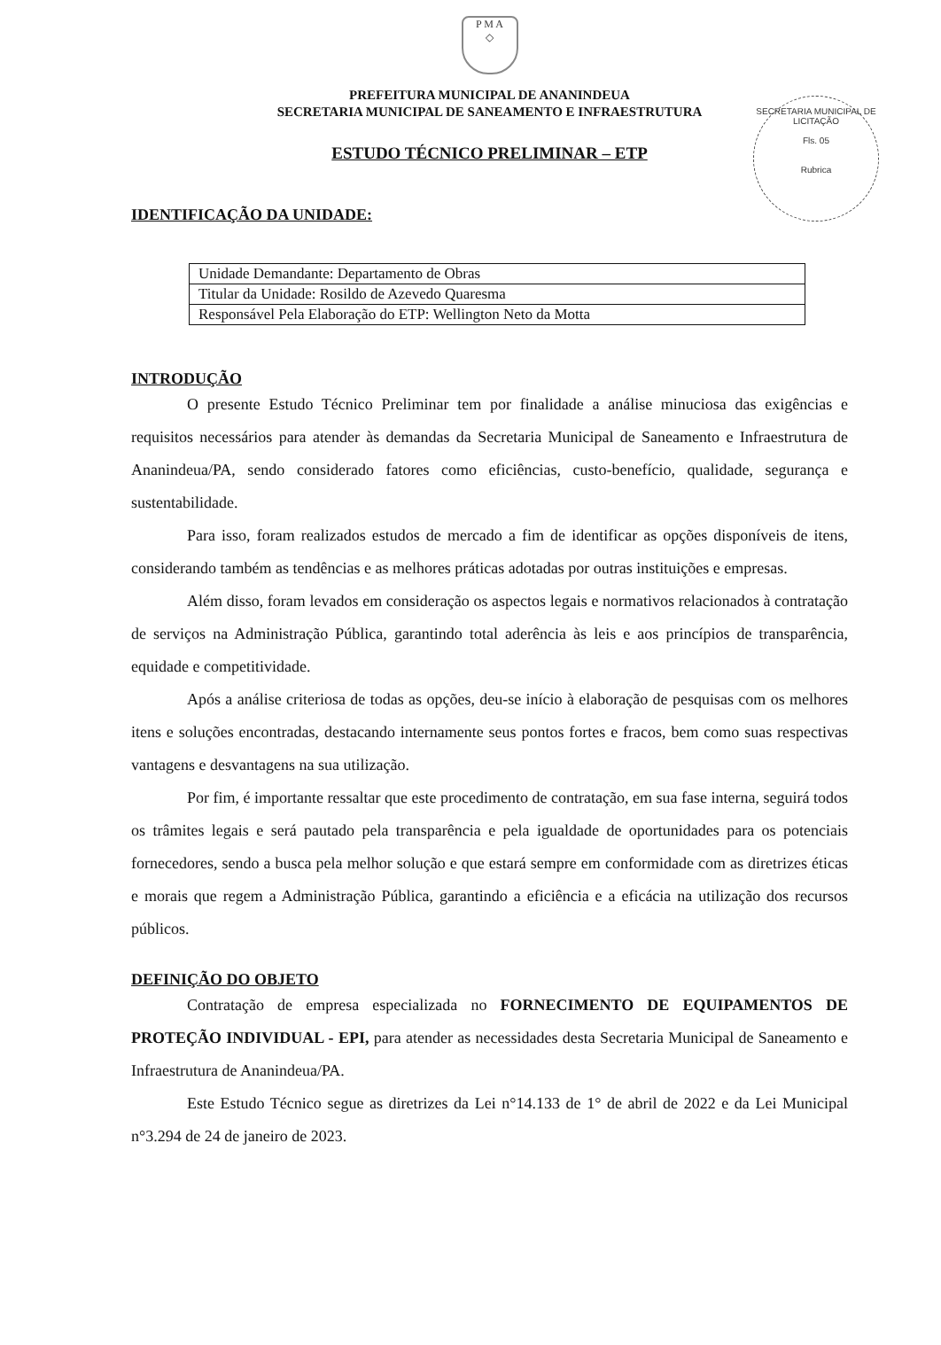P M A
◇
PREFEITURA MUNICIPAL DE ANANINDEUA
SECRETARIA MUNICIPAL DE SANEAMENTO E INFRAESTRUTURA
SECRETARIA MUNICIPAL DE LICITAÇÃO
Fls. 05
Rubrica
ESTUDO TÉCNICO PRELIMINAR – ETP
IDENTIFICAÇÃO DA UNIDADE:
| Unidade Demandante: Departamento de Obras |
| Titular da Unidade: Rosildo de Azevedo Quaresma |
| Responsável Pela Elaboração do ETP: Wellington Neto da Motta |
INTRODUÇÃO
O presente Estudo Técnico Preliminar tem por finalidade a análise minuciosa das exigências e requisitos necessários para atender às demandas da Secretaria Municipal de Saneamento e Infraestrutura de Ananindeua/PA, sendo considerado fatores como eficiências, custo-benefício, qualidade, segurança e sustentabilidade.
Para isso, foram realizados estudos de mercado a fim de identificar as opções disponíveis de itens, considerando também as tendências e as melhores práticas adotadas por outras instituições e empresas.
Além disso, foram levados em consideração os aspectos legais e normativos relacionados à contratação de serviços na Administração Pública, garantindo total aderência às leis e aos princípios de transparência, equidade e competitividade.
Após a análise criteriosa de todas as opções, deu-se início à elaboração de pesquisas com os melhores itens e soluções encontradas, destacando internamente seus pontos fortes e fracos, bem como suas respectivas vantagens e desvantagens na sua utilização.
Por fim, é importante ressaltar que este procedimento de contratação, em sua fase interna, seguirá todos os trâmites legais e será pautado pela transparência e pela igualdade de oportunidades para os potenciais fornecedores, sendo a busca pela melhor solução e que estará sempre em conformidade com as diretrizes éticas e morais que regem a Administração Pública, garantindo a eficiência e a eficácia na utilização dos recursos públicos.
DEFINIÇÃO DO OBJETO
Contratação de empresa especializada no FORNECIMENTO DE EQUIPAMENTOS DE PROTEÇÃO INDIVIDUAL - EPI, para atender as necessidades desta Secretaria Municipal de Saneamento e Infraestrutura de Ananindeua/PA.
Este Estudo Técnico segue as diretrizes da Lei n°14.133 de 1° de abril de 2022 e da Lei Municipal n°3.294 de 24 de janeiro de 2023.